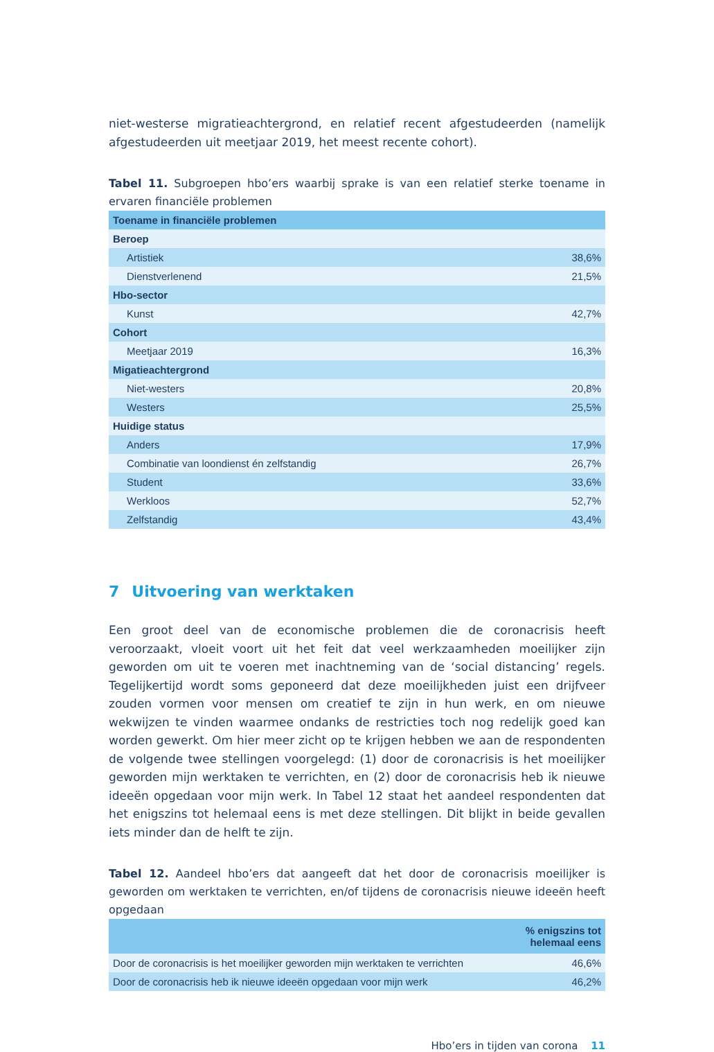niet-westerse migratieachtergrond, en relatief recent afgestudeerden (namelijk afgestu­deerden uit meetjaar 2019, het meest recente cohort).
Tabel 11. Subgroepen hbo’ers waarbij sprake is van een relatief sterke toename in ervaren financiële problemen
| Toename in financiële problemen | |
| --- | --- |
| Beroep | |
| Artistiek | 38,6% |
| Dienstverlenend | 21,5% |
| Hbo-sector | |
| Kunst | 42,7% |
| Cohort | |
| Meetjaar 2019 | 16,3% |
| Migatieachtergrond | |
| Niet-westers | 20,8% |
| Westers | 25,5% |
| Huidige status | |
| Anders | 17,9% |
| Combinatie van loondienst én zelfstandig | 26,7% |
| Student | 33,6% |
| Werkloos | 52,7% |
| Zelfstandig | 43,4% |
7 Uitvoering van werktaken
Een groot deel van de economische problemen die de coronacrisis heeft veroorzaakt, vloeit voort uit het feit dat veel werkzaamheden moeilijker zijn geworden om uit te voeren met inachtneming van de ‘social distancing’ regels. Tegelijkertijd wordt soms geponeerd dat deze moeilijkheden juist een drijfveer zouden vormen voor mensen om creatief te zijn in hun werk, en om nieuwe wekwijzen te vinden waarmee ondanks de restricties toch nog redelijk goed kan worden gewerkt. Om hier meer zicht op te krijgen hebben we aan de respondenten de volgende twee stellingen voorgelegd: (1) door de coronacrisis is het moeilijker geworden mijn werktaken te verrichten, en (2) door de coronacrisis heb ik nieuwe ideeën opgedaan voor mijn werk. In Tabel 12 staat het aandeel respondenten dat het enigszins tot helemaal eens is met deze stellingen. Dit blijkt in beide gevallen iets minder dan de helft te zijn.
Tabel 12. Aandeel hbo’ers dat aangeeft dat het door de coronacrisis moeilijker is geworden om werktaken te verrichten, en/of tijdens de coronacrisis nieuwe ideeën heeft opgedaan
| | % enigszins tot helemaal eens |
| --- | --- |
| Door de coronacrisis is het moeilijker geworden mijn werktaken te verrichten | 46,6% |
| Door de coronacrisis heb ik nieuwe ideeën opgedaan voor mijn werk | 46,2% |
Hbo’ers in tijden van corona 11